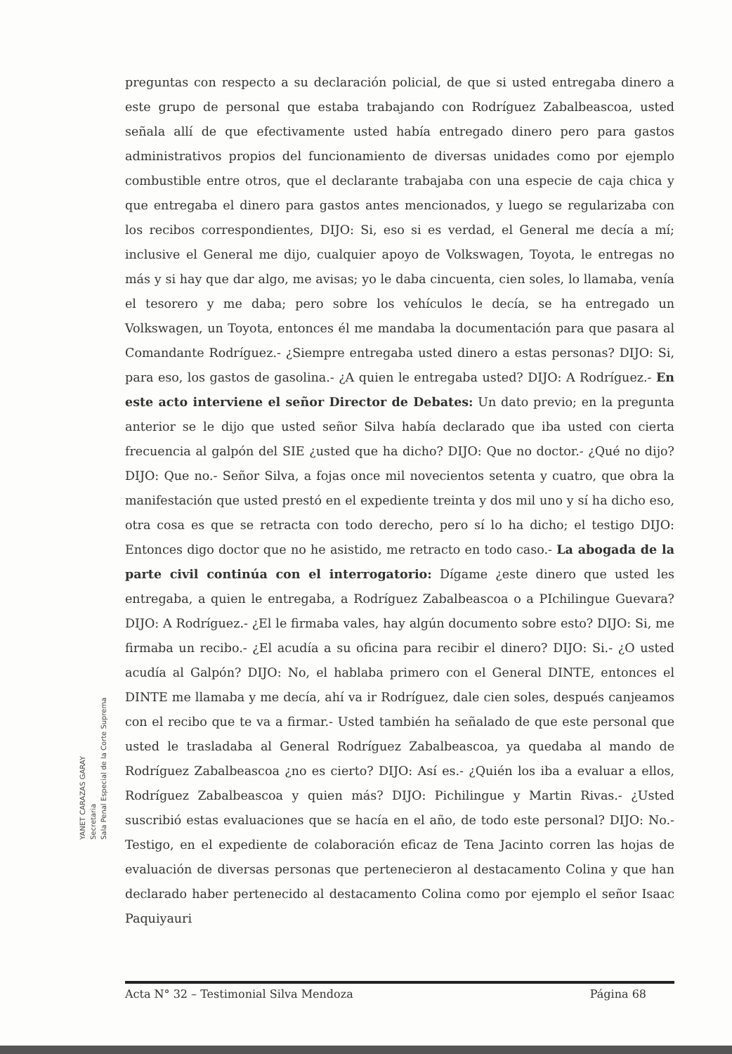preguntas con respecto a su declaración policial, de que si usted entregaba dinero a este grupo de personal que estaba trabajando con Rodríguez Zabalbeascoa, usted señala allí de que efectivamente usted había entregado dinero pero para gastos administrativos propios del funcionamiento de diversas unidades como por ejemplo combustible entre otros, que el declarante trabajaba con una especie de caja chica y que entregaba el dinero para gastos antes mencionados, y luego se regularizaba con los recibos correspondientes, DIJO: Si, eso si es verdad, el General me decía a mí; inclusive el General me dijo, cualquier apoyo de Volkswagen, Toyota, le entregas no más y si hay que dar algo, me avisas; yo le daba cincuenta, cien soles, lo llamaba, venía el tesorero y me daba; pero sobre los vehículos le decía, se ha entregado un Volkswagen, un Toyota, entonces él me mandaba la documentación para que pasara al Comandante Rodríguez.- ¿Siempre entregaba usted dinero a estas personas? DIJO: Si, para eso, los gastos de gasolina.- ¿A quien le entregaba usted? DIJO: A Rodríguez.- En este acto interviene el señor Director de Debates: Un dato previo; en la pregunta anterior se le dijo que usted señor Silva había declarado que iba usted con cierta frecuencia al galpón del SIE ¿usted que ha dicho? DIJO: Que no doctor.- ¿Qué no dijo? DIJO: Que no.- Señor Silva, a fojas once mil novecientos setenta y cuatro, que obra la manifestación que usted prestó en el expediente treinta y dos mil uno y sí ha dicho eso, otra cosa es que se retracta con todo derecho, pero sí lo ha dicho; el testigo DIJO: Entonces digo doctor que no he asistido, me retracto en todo caso.- La abogada de la parte civil continúa con el interrogatorio: Dígame ¿este dinero que usted les entregaba, a quien le entregaba, a Rodríguez Zabalbeascoa o a PIchilingue Guevara? DIJO: A Rodríguez.- ¿El le firmaba vales, hay algún documento sobre esto? DIJO: Si, me firmaba un recibo.- ¿El acudía a su oficina para recibir el dinero? DIJO: Si.- ¿O usted acudía al Galpón? DIJO: No, el hablaba primero con el General DINTE, entonces el DINTE me llamaba y me decía, ahí va ir Rodríguez, dale cien soles, después canjeamos con el recibo que te va a firmar.- Usted también ha señalado de que este personal que usted le trasladaba al General Rodríguez Zabalbeascoa, ya quedaba al mando de Rodríguez Zabalbeascoa ¿no es cierto? DIJO: Así es.- ¿Quién los iba a evaluar a ellos, Rodríguez Zabalbeascoa y quien más? DIJO: Pichilingue y Martin Rivas.- ¿Usted suscribió estas evaluaciones que se hacía en el año, de todo este personal? DIJO: No.- Testigo, en el expediente de colaboración eficaz de Tena Jacinto corren las hojas de evaluación de diversas personas que pertenecieron al destacamento Colina y que han declarado haber pertenecido al destacamento Colina como por ejemplo el señor Isaac Paquiyauri
YANET CARAZAS GARAY
Secretaria
Sala Penal Especial de la Corte Suprema
Acta N° 32 – Testimonial Silva Mendoza Página 68